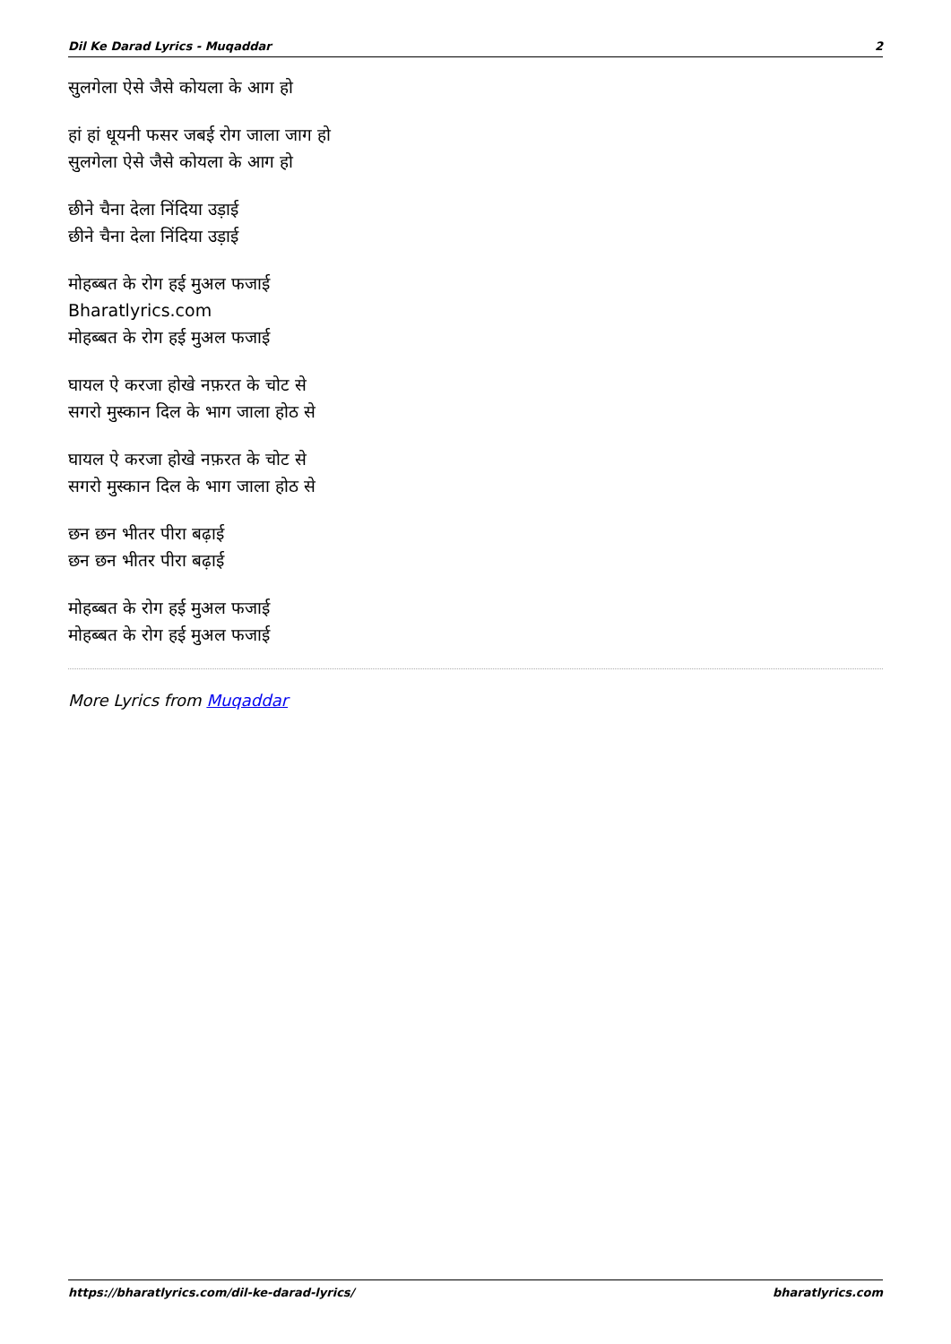Dil Ke Darad Lyrics - Muqaddar 2
सुलगेला ऐसे जैसे कोयला के आग हो
हां हां धूयनी फसर जबई रोग जाला जाग हो
सुलगेला ऐसे जैसे कोयला के आग हो
छीने चैना देला निंदिया उड़ाई
छीने चैना देला निंदिया उड़ाई
मोहब्बत के रोग हई मुअल फजाई
Bharatlyrics.com
मोहब्बत के रोग हई मुअल फजाई
घायल ऐ करजा होखे नफ़रत के चोट से
सगरो मुस्कान दिल के भाग जाला होठ से
घायल ऐ करजा होखे नफ़रत के चोट से
सगरो मुस्कान दिल के भाग जाला होठ से
छन छन भीतर पीरा बढ़ाई
छन छन भीतर पीरा बढ़ाई
मोहब्बत के रोग हई मुअल फजाई
मोहब्बत के रोग हई मुअल फजाई
More Lyrics from Muqaddar
https://bharatlyrics.com/dil-ke-darad-lyrics/ bharatlyrics.com